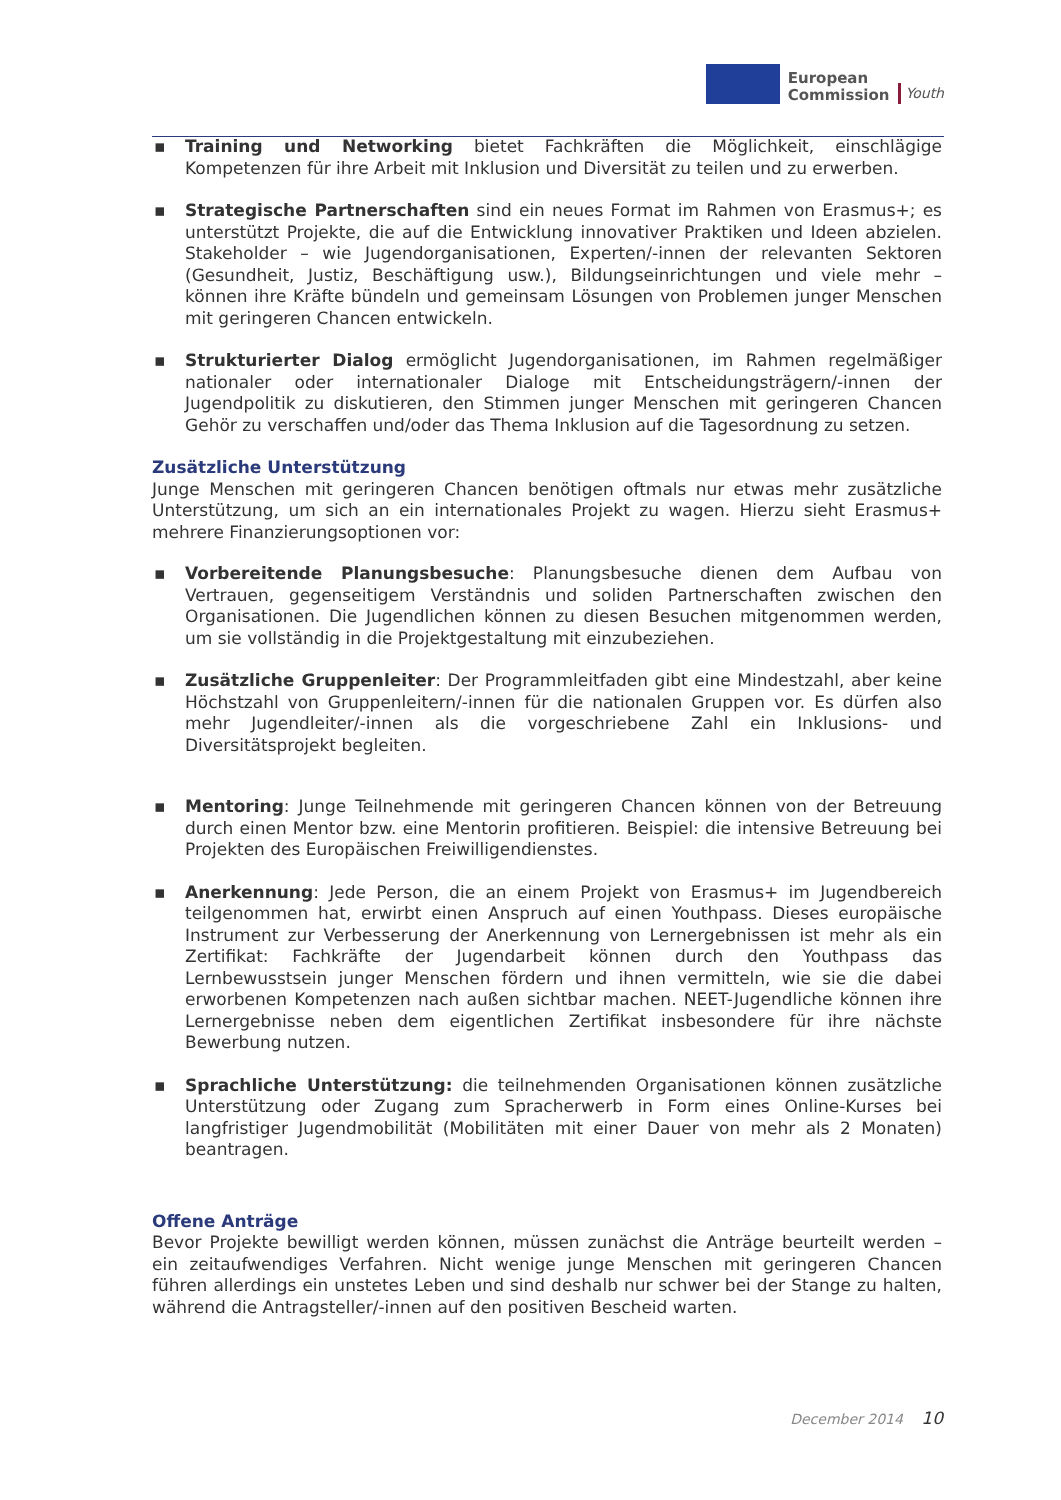European
Commission
Youth
▪ Training und Networking bietet Fachkräften die Möglichkeit, einschlägige Kompetenzen für ihre Arbeit mit Inklusion und Diversität zu teilen und zu erwerben.
▪ Strategische Partnerschaften sind ein neues Format im Rahmen von Erasmus+; es unterstützt Projekte, die auf die Entwicklung innovativer Praktiken und Ideen abzielen. Stakeholder – wie Jugendorganisationen, Experten/-innen der relevanten Sektoren (Gesundheit, Justiz, Beschäftigung usw.), Bildungseinrichtungen und viele mehr – können ihre Kräfte bündeln und gemeinsam Lösungen von Problemen junger Menschen mit geringeren Chancen entwickeln.
▪ Strukturierter Dialog ermöglicht Jugendorganisationen, im Rahmen regelmäßiger nationaler oder internationaler Dialoge mit Entscheidungsträgern/-innen der Jugendpolitik zu diskutieren, den Stimmen junger Menschen mit geringeren Chancen Gehör zu verschaffen und/oder das Thema Inklusion auf die Tagesordnung zu setzen.
Zusätzliche Unterstützung
Junge Menschen mit geringeren Chancen benötigen oftmals nur etwas mehr zusätzliche Unterstützung, um sich an ein internationales Projekt zu wagen. Hierzu sieht Erasmus+ mehrere Finanzierungsoptionen vor:
▪ Vorbereitende Planungsbesuche: Planungsbesuche dienen dem Aufbau von Vertrauen, gegenseitigem Verständnis und soliden Partnerschaften zwischen den Organisationen. Die Jugendlichen können zu diesen Besuchen mitgenommen werden, um sie vollständig in die Projektgestaltung mit einzubeziehen.
▪ Zusätzliche Gruppenleiter: Der Programmleitfaden gibt eine Mindestzahl, aber keine Höchstzahl von Gruppenleitern/-innen für die nationalen Gruppen vor. Es dürfen also mehr Jugendleiter/-innen als die vorgeschriebene Zahl ein Inklusions- und Diversitätsprojekt begleiten.
▪ Mentoring: Junge Teilnehmende mit geringeren Chancen können von der Betreuung durch einen Mentor bzw. eine Mentorin profitieren. Beispiel: die intensive Betreuung bei Projekten des Europäischen Freiwilligendienstes.
▪ Anerkennung: Jede Person, die an einem Projekt von Erasmus+ im Jugendbereich teilgenommen hat, erwirbt einen Anspruch auf einen Youthpass. Dieses europäische Instrument zur Verbesserung der Anerkennung von Lernergebnissen ist mehr als ein Zertifikat: Fachkräfte der Jugendarbeit können durch den Youthpass das Lernbewusstsein junger Menschen fördern und ihnen vermitteln, wie sie die dabei erworbenen Kompetenzen nach außen sichtbar machen. NEET-Jugendliche können ihre Lernergebnisse neben dem eigentlichen Zertifikat insbesondere für ihre nächste Bewerbung nutzen.
▪ Sprachliche Unterstützung: die teilnehmenden Organisationen können zusätzliche Unterstützung oder Zugang zum Spracherwerb in Form eines Online-Kurses bei langfristiger Jugendmobilität (Mobilitäten mit einer Dauer von mehr als 2 Monaten) beantragen.
Offene Anträge
Bevor Projekte bewilligt werden können, müssen zunächst die Anträge beurteilt werden – ein zeitaufwendiges Verfahren. Nicht wenige junge Menschen mit geringeren Chancen führen allerdings ein unstetes Leben und sind deshalb nur schwer bei der Stange zu halten, während die Antragsteller/-innen auf den positiven Bescheid warten.
December 2014 10